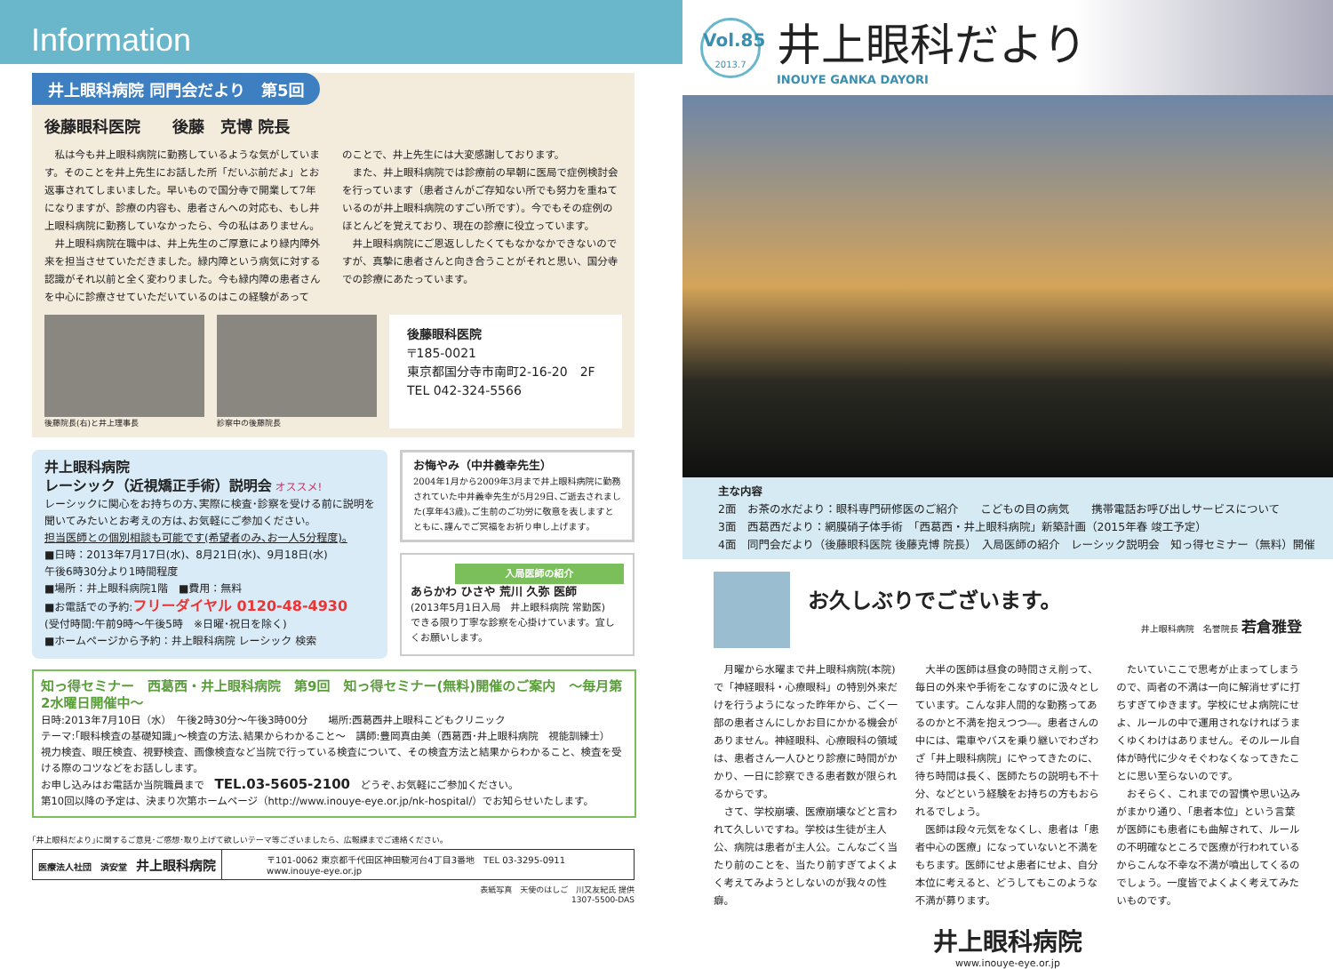Information
井上眼科病院 同門会だより　第5回
後藤眼科医院　　後藤　克博 院長
　私は今も井上眼科病院に勤務しているような気がしています。そのことを井上先生にお話した所「だいぶ前だよ」とお返事されてしまいました。早いもので国分寺で開業して7年になりますが、診療の内容も、患者さんへの対応も、もし井上眼科病院に勤務していなかったら、今の私はありません。
　井上眼科病院在職中は、井上先生のご厚意により緑内障外来を担当させていただきました。緑内障という病気に対する認識がそれ以前と全く変わりました。今も緑内障の患者さんを中心に診療させていただいているのはこの経験があって
のことで、井上先生には大変感謝しております。
　また、井上眼科病院では診療前の早朝に医局で症例検討会を行っています（患者さんがご存知ない所でも努力を重ねているのが井上眼科病院のすごい所です）。今でもその症例のほとんどを覚えており、現在の診療に役立っています。
　井上眼科病院にご恩返ししたくてもなかなかできないのですが、真摯に患者さんと向き合うことがそれと思い、国分寺での診療にあたっています。
後藤院長(右)と井上理事長 診察中の後藤院長
後藤眼科医院
〒185-0021
東京都国分寺市南町2-16-20　2F
TEL 042-324-5566
井上眼科病院
レーシック（近視矯正手術）説明会 オススメ!
レーシックに関心をお持ちの方､実際に検査･診察を受ける前に説明を聞いてみたいとお考えの方は､お気軽にご参加ください｡
担当医師との個別相談も可能です(希望者のみ､お一人5分程度)｡
■日時：2013年7月17日(水)、8月21日(水)、9月18日(水)
午後6時30分より1時間程度
■場所：井上眼科病院1階　■費用：無料
■お電話での予約:フリーダイヤル 0120-48-4930
(受付時間:午前9時～午後5時　※日曜･祝日を除く)
■ホームページから予約：井上眼科病院 レーシック 検索
お悔やみ（中井義幸先生）
2004年1月から2009年3月まで井上眼科病院に勤務されていた中井義幸先生が5月29日､ご逝去されました(享年43歳)｡ご生前のご功労に敬意を表しますとともに､謹んでご冥福をお祈り申し上げます｡
入局医師の紹介
あらかわ ひさや 荒川 久弥 医師
(2013年5月1日入局　井上眼科病院 常勤医)
できる限り丁寧な診察を心掛けています。宜しくお願いします。
知っ得セミナー　西葛西・井上眼科病院　第9回　知っ得セミナー(無料)開催のご案内　～毎月第2水曜日開催中～
日時:2013年7月10日（水）　午後2時30分～午後3時00分　　場所:西葛西井上眼科こどもクリニック
テーマ:｢眼科検査の基礎知識｣～検査の方法､結果からわかること～　講師:豊岡真由美（西葛西･井上眼科病院　視能訓練士）
視力検査、眼圧検査、視野検査、画像検査など当院で行っている検査について、その検査方法と結果からわかること、検査を受ける際のコツなどをお話しします。
お申し込みはお電話か当院職員まで　TEL.03-5605-2100　どうぞ､お気軽にご参加ください｡
第10回以降の予定は、決まり次第ホームページ（http://www.inouye-eye.or.jp/nk-hospital/）でお知らせいたします。
｢井上眼科だより｣に関するご意見･ご感想･取り上げて欲しいテーマ等ございましたら、広報課までご連絡ください。
医療法人社団　済安堂　井上眼科病院
〒101-0062 東京都千代田区神田駿河台4丁目3番地　TEL 03-3295-0911
www.inouye-eye.or.jp
表紙写真　天使のはしご　川又友紀氏 提供
1307-5500-DAS
Vol.85
2013.7
井上眼科だより
INOUYE GANKA DAYORI
主な内容
2面　お茶の水だより：眼科専門研修医のご紹介　　こどもの目の病気　　携帯電話お呼び出しサービスについて
3面　西葛西だより：網膜硝子体手術　「西葛西・井上眼科病院」新築計画（2015年春 竣工予定）
4面　同門会だより（後藤眼科医院 後藤克博 院長）　入局医師の紹介　レーシック説明会　知っ得セミナー（無料）開催
お久しぶりでございます。
井上眼科病院　名誉院長 若倉雅登
　月曜から水曜まで井上眼科病院(本院)で「神経眼科・心療眼科」の特別外来だけを行うようになった昨年から、ごく一部の患者さんにしかお目にかかる機会がありません。神経眼科、心療眼科の領域は、患者さん一人ひとり診療に時間がかかり、一日に診察できる患者数が限られるからです。
　さて、学校崩壊、医療崩壊などと言われて久しいですね。学校は生徒が主人公、病院は患者が主人公。こんなごく当たり前のことを、当たり前すぎてよくよく考えてみようとしないのが我々の性癖。
　大半の医師は昼食の時間さえ削って、毎日の外来や手術をこなすのに汲々としています。こんな非人間的な勤務ってあるのかと不満を抱えつつ―。患者さんの中には、電車やバスを乗り継いでわざわざ「井上眼科病院」にやってきたのに、待ち時間は長く、医師たちの説明も不十分、などという経験をお持ちの方もおられるでしょう。
　医師は段々元気をなくし、患者は「患者中心の医療」になっていないと不満をもちます。医師にせよ患者にせよ、自分本位に考えると、どうしてもこのような不満が募ります。
　たいていここで思考が止まってしまうので、両者の不満は一向に解消せずに打ちすぎてゆきます。学校にせよ病院にせよ、ルールの中で運用されなければうまくゆくわけはありません。そのルール自体が時代に少々そぐわなくなってきたことに思い至らないのです。
　おそらく、これまでの習慣や思い込みがまかり通り、「患者本位」という言葉が医師にも患者にも曲解されて、ルールの不明確なところで医療が行われているからこんな不幸な不満が噴出してくるのでしょう。一度皆でよくよく考えてみたいものです。
井上眼科病院
www.inouye-eye.or.jp